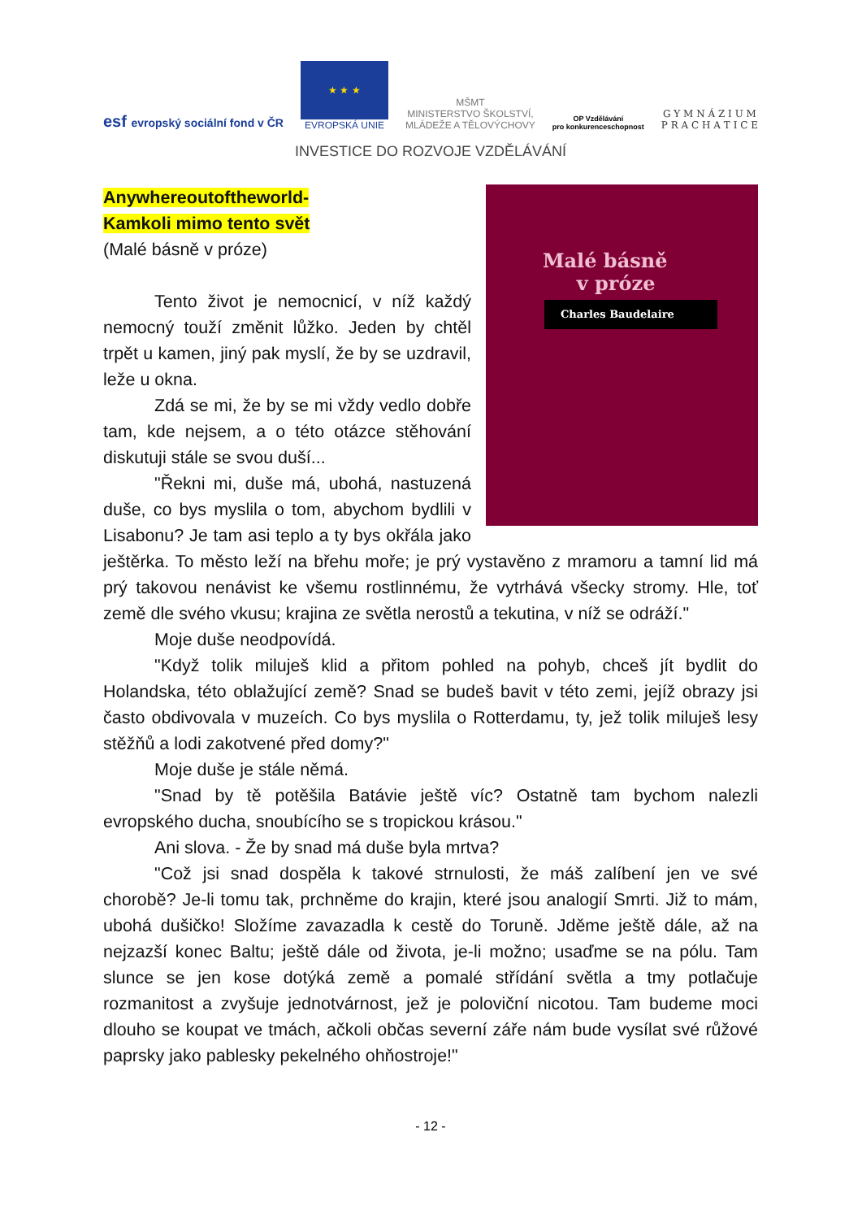esf evropský sociální fond v ČR
★ ★ ★
EVROPSKÁ UNIE
MŠMT
MINISTERSTVO ŠKOLSTVÍ,
MLÁDEŽE A TĚLOVÝCHOVY
OP Vzdělávání
pro konkurenceschopnost
G Y M N Á Z I U M
P R A C H A T I C E
INVESTICE DO ROZVOJE VZDĚLÁVÁNÍ
Malé básně
v próze
Charles Baudelaire
Anywhereoutoftheworld-
Kamkoli mimo tento svět
(Malé básně v próze)
Tento život je nemocnicí, v níž každý nemocný touží změnit lůžko. Jeden by chtěl trpět u kamen, jiný pak myslí, že by se uzdravil, leže u okna.
Zdá se mi, že by se mi vždy vedlo dobře tam, kde nejsem, a o této otázce stěhování diskutuji stále se svou duší...
"Řekni mi, duše má, ubohá, nastuzená duše, co bys myslila o tom, abychom bydlili v Lisabonu? Je tam asi teplo a ty bys okřála jako ještěrka. To město leží na břehu moře; je prý vystavěno z mramoru a tamní lid má prý takovou nenávist ke všemu rostlinnému, že vytrhává všecky stromy. Hle, toť země dle svého vkusu; krajina ze světla nerostů a tekutina, v níž se odráží."
Moje duše neodpovídá.
"Když tolik miluješ klid a přitom pohled na pohyb, chceš jít bydlit do Holandska, této oblažující země? Snad se budeš bavit v této zemi, jejíž obrazy jsi často obdivovala v muzeích. Co bys myslila o Rotterdamu, ty, jež tolik miluješ lesy stěžňů a lodi zakotvené před domy?"
Moje duše je stále němá.
"Snad by tě potěšila Batávie ještě víc? Ostatně tam bychom nalezli evropského ducha, snoubícího se s tropickou krásou."
Ani slova. - Že by snad má duše byla mrtva?
"Což jsi snad dospěla k takové strnulosti, že máš zalíbení jen ve své chorobě? Je-li tomu tak, prchněme do krajin, které jsou analogií Smrti. Již to mám, ubohá dušičko! Složíme zavazadla k cestě do Toruně. Jděme ještě dále, až na nejzazší konec Baltu; ještě dále od života, je-li možno; usaďme se na pólu. Tam slunce se jen kose dotýká země a pomalé střídání světla a tmy potlačuje rozmanitost a zvyšuje jednotvárnost, jež je poloviční nicotou. Tam budeme moci dlouho se koupat ve tmách, ačkoli občas severní záře nám bude vysílat své růžové paprsky jako pablesky pekelného ohňostroje!"
- 12 -